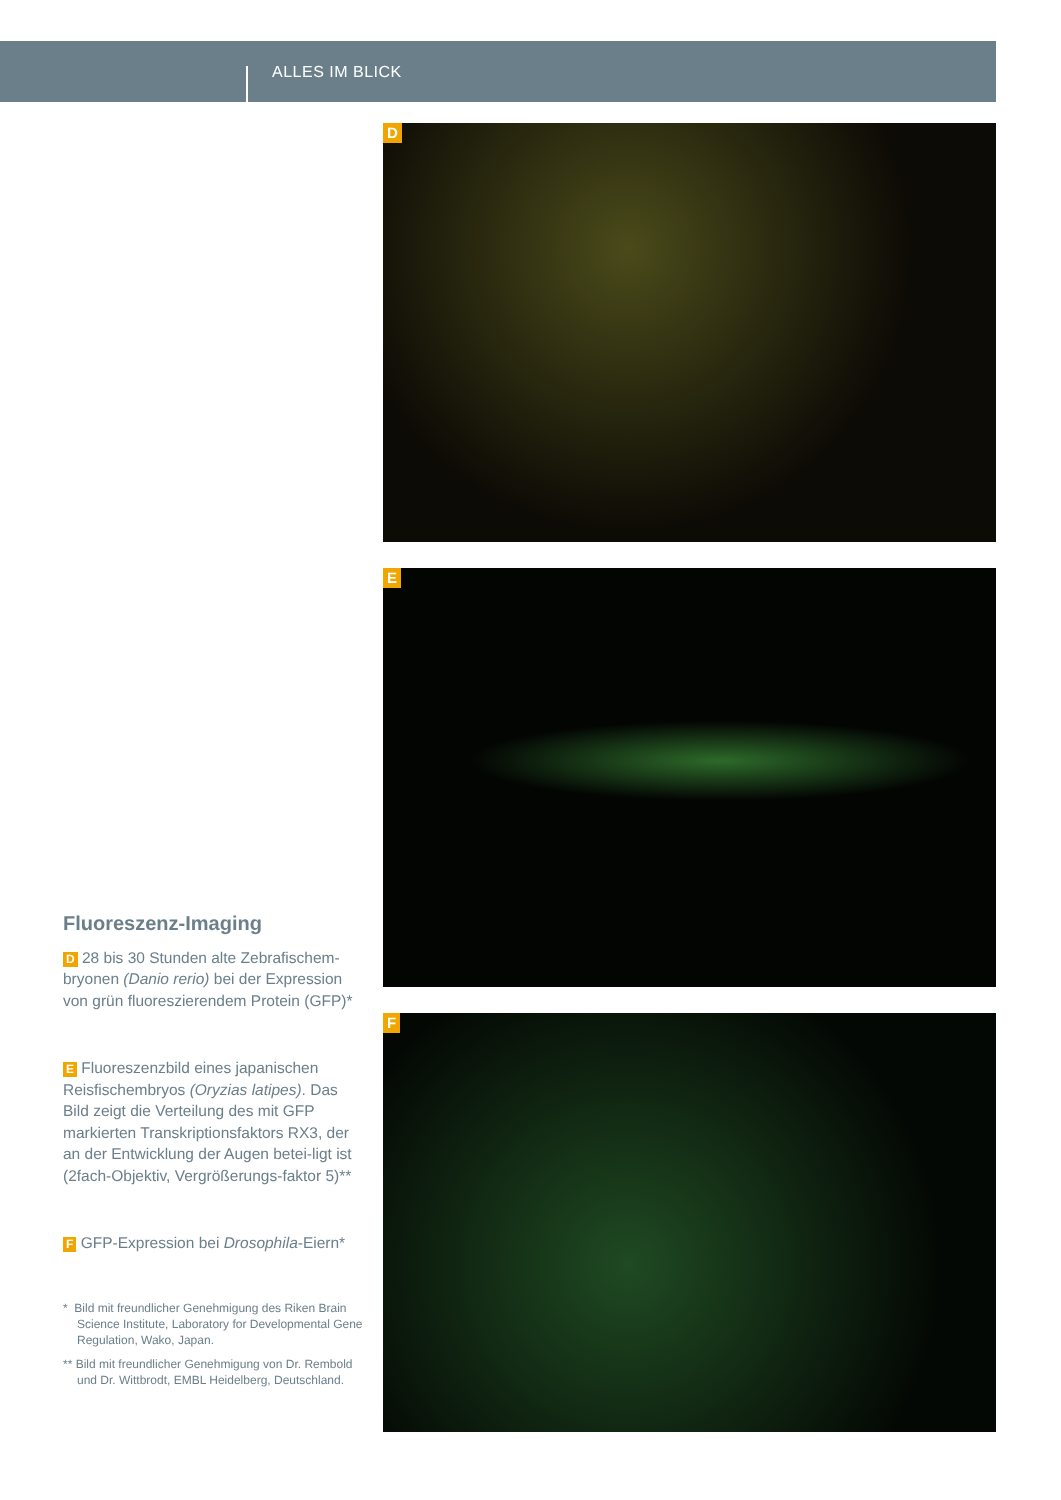ALLES IM BLICK
D
E
F
Fluoreszenz-Imaging
D 28 bis 30 Stunden alte Zebrafischem-bryonen (Danio rerio) bei der Expression von grün fluoreszierendem Protein (GFP)*
E Fluoreszenzbild eines japanischen Reisfischembryos (Oryzias latipes). Das Bild zeigt die Verteilung des mit GFP markierten Transkriptionsfaktors RX3, der an der Entwicklung der Augen betei-ligt ist (2fach-Objektiv, Vergrößerungs-faktor 5)**
F GFP-Expression bei Drosophila-Eiern*
* Bild mit freundlicher Genehmigung des Riken Brain Science Institute, Laboratory for Developmental Gene Regulation, Wako, Japan.
** Bild mit freundlicher Genehmigung von Dr. Rembold und Dr. Wittbrodt, EMBL Heidelberg, Deutschland.